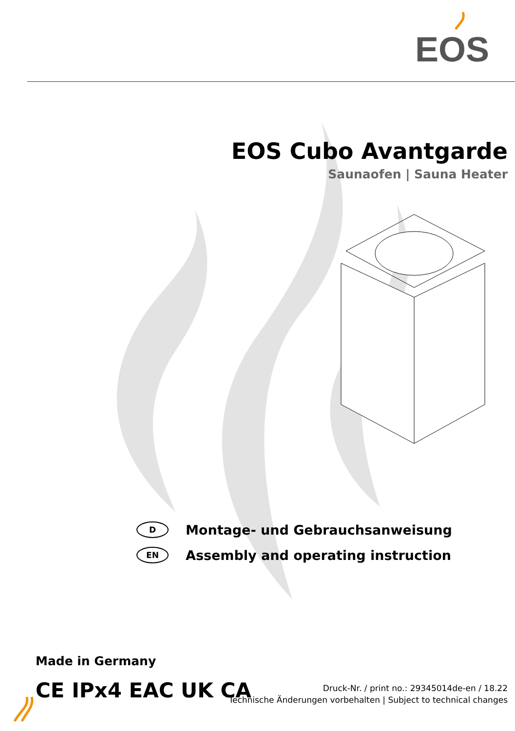EOS
EOS Cubo Avantgarde
Saunaofen | Sauna Heater
D
Montage- und Gebrauchsanweisung
EN
Assembly and operating instruction
Made in Germany
CE IPx4 EAC UK CA
Druck-Nr. / print no.: 29345014de-en / 18.22
Technische Änderungen vorbehalten | Subject to technical changes